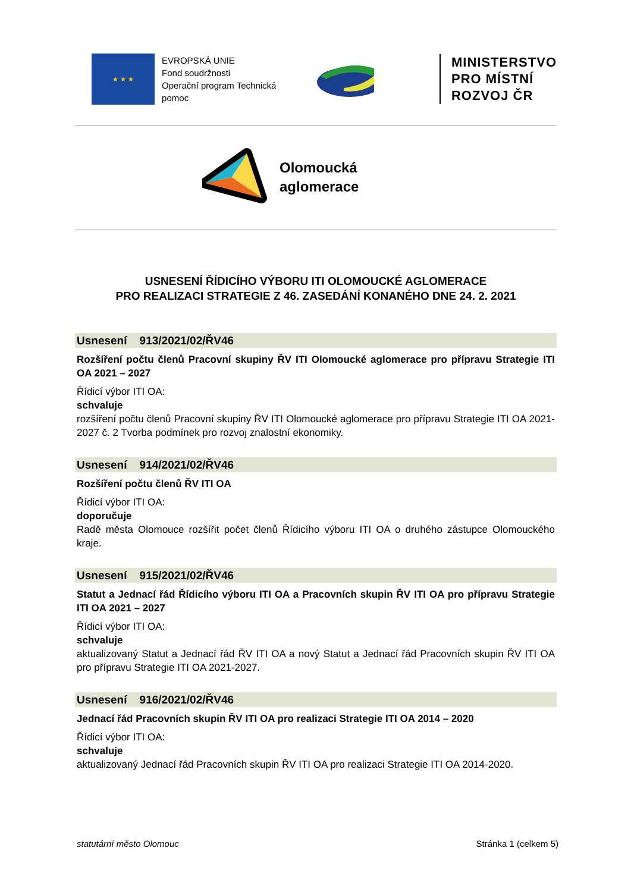★ ★ ★
EVROPSKÁ UNIE
Fond soudržnosti
Operační program Technická pomoc
MINISTERSTVO
PRO MÍSTNÍ
ROZVOJ ČR
Olomoucká
aglomerace
USNESENÍ ŘÍDICÍHO VÝBORU ITI OLOMOUCKÉ AGLOMERACE
PRO REALIZACI STRATEGIE Z 46. ZASEDÁNÍ KONANÉHO DNE 24. 2. 2021
Usnesení 913/2021/02/ŘV46
Rozšíření počtu členů Pracovní skupiny ŘV ITI Olomoucké aglomerace pro přípravu Strategie ITI OA 2021 – 2027
Řídicí výbor ITI OA:
schvaluje
rozšíření počtu členů Pracovní skupiny ŘV ITI Olomoucké aglomerace pro přípravu Strategie ITI OA 2021-2027 č. 2 Tvorba podmínek pro rozvoj znalostní ekonomiky.
Usnesení 914/2021/02/ŘV46
Rozšíření počtu členů ŘV ITI OA
Řídicí výbor ITI OA:
doporučuje
Radě města Olomouce rozšířit počet členů Řídicího výboru ITI OA o druhého zástupce Olomouckého kraje.
Usnesení 915/2021/02/ŘV46
Statut a Jednací řád Řídicího výboru ITI OA a Pracovních skupin ŘV ITI OA pro přípravu Strategie ITI OA 2021 – 2027
Řídicí výbor ITI OA:
schvaluje
aktualizovaný Statut a Jednací řád ŘV ITI OA a nový Statut a Jednací řád Pracovních skupin ŘV ITI OA pro přípravu Strategie ITI OA 2021-2027.
Usnesení 916/2021/02/ŘV46
Jednací řád Pracovních skupin ŘV ITI OA pro realizaci Strategie ITI OA 2014 – 2020
Řídicí výbor ITI OA:
schvaluje
aktualizovaný Jednací řád Pracovních skupin ŘV ITI OA pro realizaci Strategie ITI OA 2014-2020.
statutární město Olomouc Stránka 1 (celkem 5)